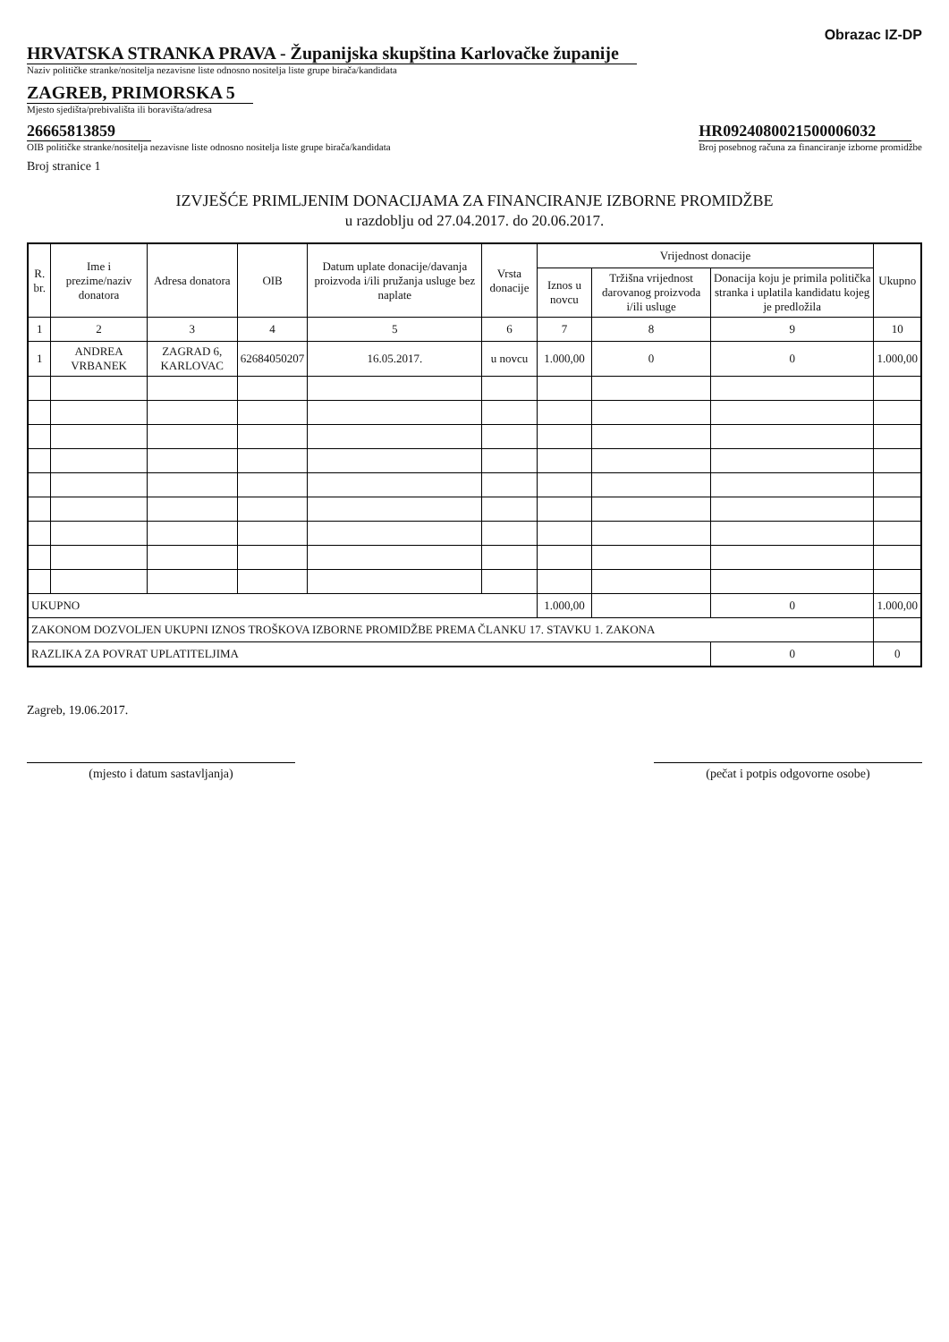Obrazac IZ-DP
HRVATSKA STRANKA PRAVA - Županijska skupština Karlovačke županije
Naziv političke stranke/nositelja nezavisne liste odnosno nositelja liste grupe birača/kandidata
ZAGREB, PRIMORSKA 5
Mjesto sjedišta/prebivališta ili boravišta/adresa
26665813859
OIB političke stranke/nositelja nezavisne liste odnosno nositelja liste grupe birača/kandidata
HR0924080021500006032
Broj posebnog računa za financiranje izborne promidžbe
Broj stranice 1
IZVJEŠĆE PRIMLJENIM DONACIJAMA ZA FINANCIRANJE IZBORNE PROMIDŽBE
u razdoblju od 27.04.2017. do 20.06.2017.
| R. br. | Ime i prezime/naziv donatora | Adresa donatora | OIB | Datum uplate donacije/davanja proizvoda i/ili pružanja usluge bez naplate | Vrsta donacije | Vrijednost donacije | | | Ukupno |
| --- | --- | --- | --- | --- | --- | --- | --- | --- | --- |
| | | | | | | Iznos u novcu | Tržišna vrijednost darovanog proizvoda i/ili usluge | Donacija koju je primila politička stranka i uplatila kandidatu kojeg je predložila | |
| 1 | 2 | 3 | 4 | 5 | 6 | 7 | 8 | 9 | 10 |
| 1 | ANDREA VRBANEK | ZAGRAD 6, KARLOVAC | 62684050207 | 16.05.2017. | u novcu | 1.000,00 | 0 | 0 | 1.000,00 |
| UKUPNO | | | | | | 1.000,00 | | 0 | 1.000,00 |
| ZAKONOM DOZVOLJEN UKUPNI IZNOS TROŠKOVA IZBORNE PROMIDŽBE PREMA ČLANKU 17. STAVKU 1. ZAKONA | | | | | | | | | |
| RAZLIKA ZA POVRAT UPLATITELJIMA | | | | | | | | 0 | 0 |
Zagreb, 19.06.2017.
(mjesto i datum sastavljanja) (pečat i potpis odgovorne osobe)